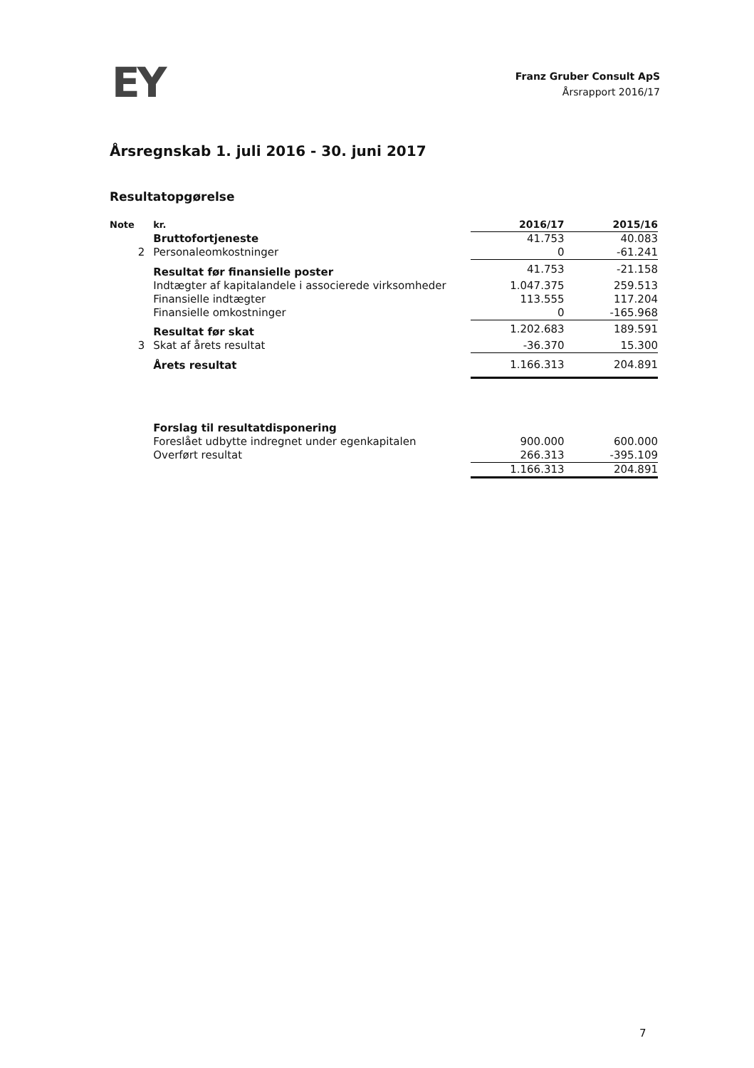EY
Franz Gruber Consult ApS
Årsrapport 2016/17
Årsregnskab 1. juli 2016 - 30. juni 2017
Resultatopgørelse
| Note | kr. | 2016/17 | 2015/16 |
| --- | --- | --- | --- |
| | Bruttofortjeneste | 41.753 | 40.083 |
| 2 | Personaleomkostninger | 0 | -61.241 |
| | Resultat før finansielle poster | 41.753 | -21.158 |
| | Indtægter af kapitalandele i associerede virksomheder | 1.047.375 | 259.513 |
| | Finansielle indtægter | 113.555 | 117.204 |
| | Finansielle omkostninger | 0 | -165.968 |
| | Resultat før skat | 1.202.683 | 189.591 |
| 3 | Skat af årets resultat | -36.370 | 15.300 |
| | Årets resultat | 1.166.313 | 204.891 |
| | Forslag til resultatdisponering | | |
| | Foreslået udbytte indregnet under egenkapitalen | 900.000 | 600.000 |
| | Overført resultat | 266.313 | -395.109 |
| | | 1.166.313 | 204.891 |
7